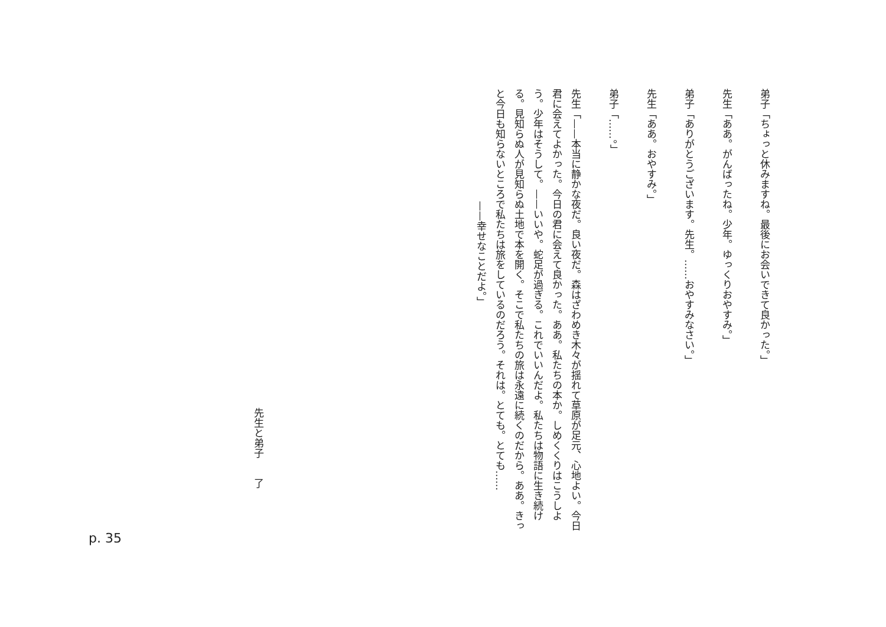弟子「ちょっと休みますね。最後にお会いできて良かった。」
先生「ああ。がんばったね。少年。ゆっくりおやすみ。」
弟子「ありがとうございます。先生。……おやすみなさい。」
先生「ああ。おやすみ。」
弟子「……。」
先生「——本当に静かな夜だ。良い夜だ。森はざわめき木々が揺れて草原が足元、心地よい。今日君に会えてよかった。今日の君に会えて良かった。ああ。私たちの本か。しめくくりはこうしよう。少年はそうして。——いいや。蛇足が過ぎる。これでいいんだよ。私たちは物語に生き続ける。見知らぬ人が見知らぬ土地で本を開く。そこで私たちの旅は永遠に続くのだから。ああ。きっと今日も知らないところで私たちは旅をしているのだろう。それは。とても。とても……
——幸せなことだよ。」
先生と弟子　　了
p. 35